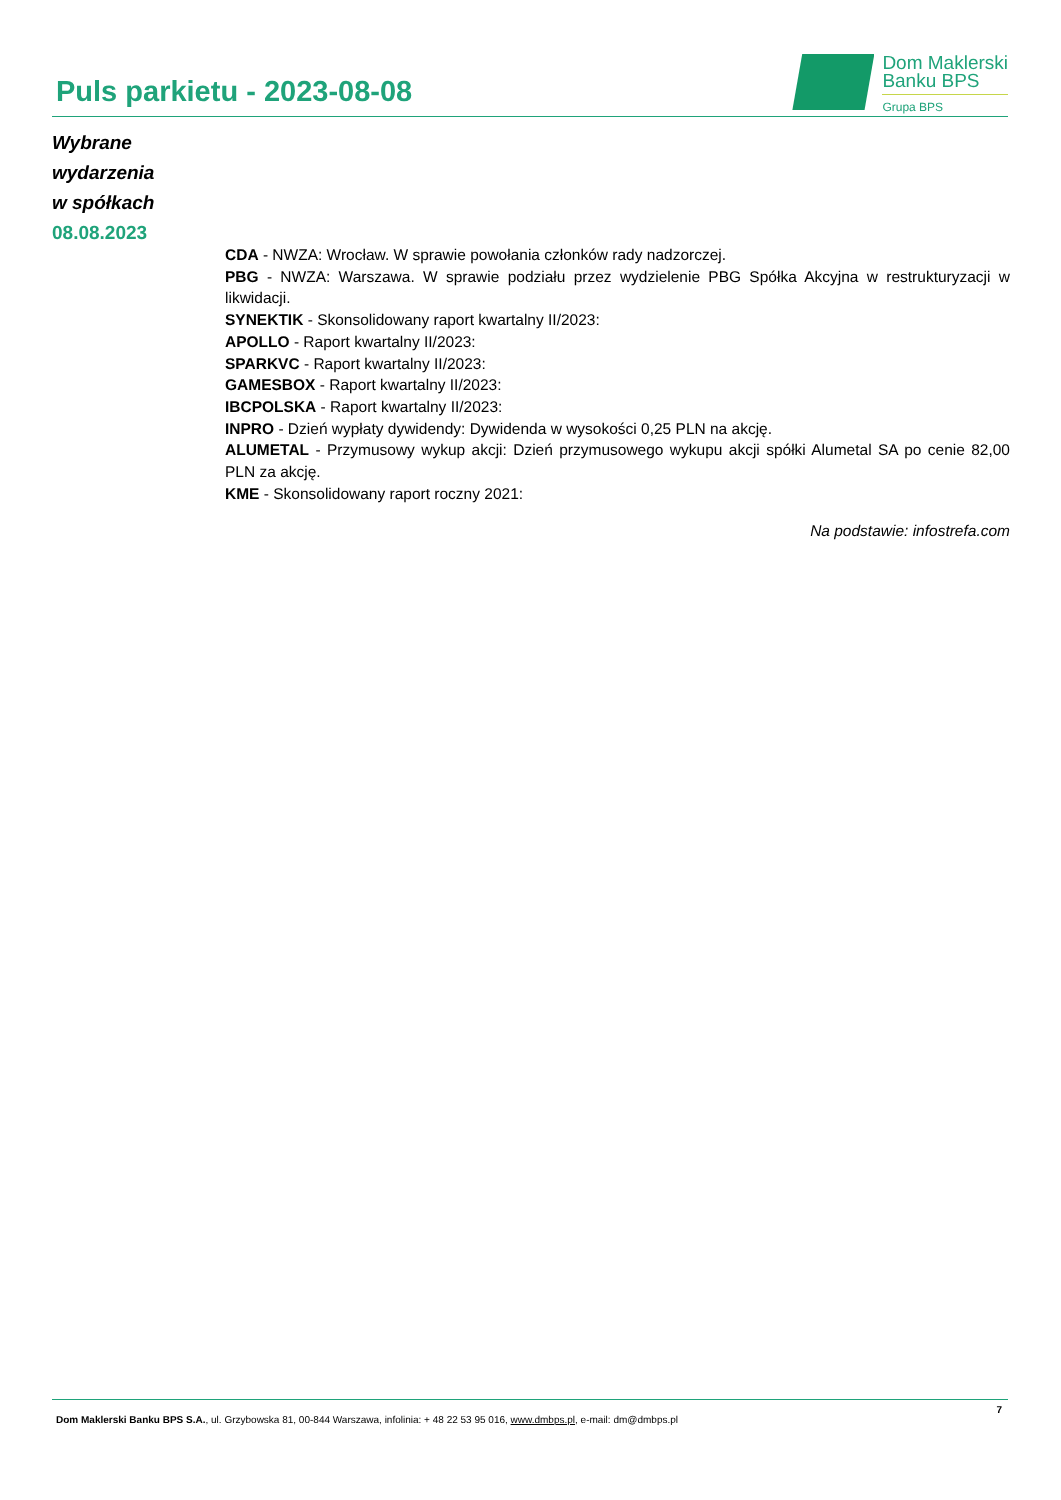Puls parkietu - 2023-08-08
Dom Maklerski
Banku BPS
Grupa BPS
Wybrane
wydarzenia
w spółkach
08.08.2023
CDA - NWZA: Wrocław. W sprawie powołania członków rady nadzorczej.
PBG - NWZA: Warszawa. W sprawie podziału przez wydzielenie PBG Spółka Akcyjna w restrukturyzacji w likwidacji.
SYNEKTIK - Skonsolidowany raport kwartalny II/2023:
APOLLO - Raport kwartalny II/2023:
SPARKVC - Raport kwartalny II/2023:
GAMESBOX - Raport kwartalny II/2023:
IBCPOLSKA - Raport kwartalny II/2023:
INPRO - Dzień wypłaty dywidendy: Dywidenda w wysokości 0,25 PLN na akcję.
ALUMETAL - Przymusowy wykup akcji: Dzień przymusowego wykupu akcji spółki Alumetal SA po cenie 82,00 PLN za akcję.
KME - Skonsolidowany raport roczny 2021:
Na podstawie: infostrefa.com
7
Dom Maklerski Banku BPS S.A., ul. Grzybowska 81, 00-844 Warszawa, infolinia: + 48 22 53 95 016, www.dmbps.pl, e-mail: dm@dmbps.pl